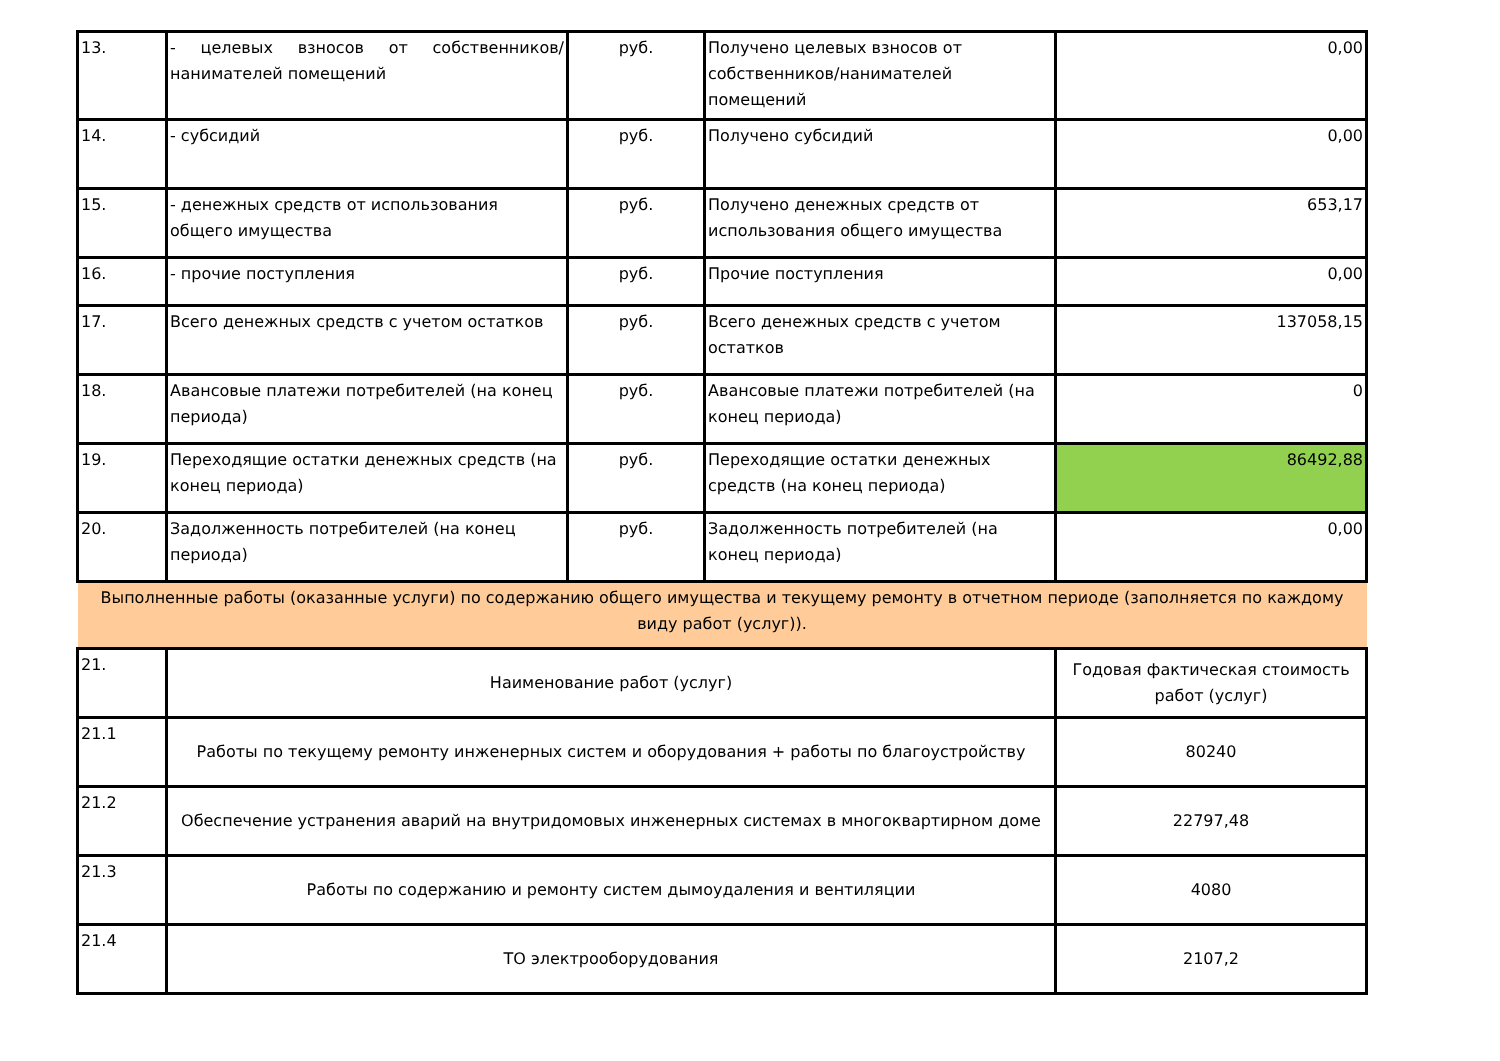| 13. | - целевых взносов от собственников/ нанимателей помещений | руб. | Получено целевых взносов от собственников/нанимателей помещений | 0,00 |
| 14. | - субсидий | руб. | Получено субсидий | 0,00 |
| 15. | - денежных средств от использования общего имущества | руб. | Получено денежных средств от использования общего имущества | 653,17 |
| 16. | - прочие поступления | руб. | Прочие поступления | 0,00 |
| 17. | Всего денежных средств с учетом остатков | руб. | Всего денежных средств с учетом остатков | 137058,15 |
| 18. | Авансовые платежи потребителей (на конец периода) | руб. | Авансовые платежи потребителей (на конец периода) | 0 |
| 19. | Переходящие остатки денежных средств (на конец периода) | руб. | Переходящие остатки денежных средств (на конец периода) | 86492,88 |
| 20. | Задолженность потребителей (на конец периода) | руб. | Задолженность потребителей (на конец периода) | 0,00 |
| Выполненные работы (оказанные услуги) по содержанию общего имущества и текущему ремонту в отчетном периоде (заполняется по каждому виду работ (услуг)). | | | | |
| 21. | Наименование работ (услуг) | | | Годовая фактическая стоимость работ (услуг) |
| 21.1 | Работы по текущему ремонту инженерных систем и оборудования + работы по благоустройству | | | 80240 |
| 21.2 | Обеспечение устранения аварий на внутридомовых инженерных системах в многоквартирном доме | | | 22797,48 |
| 21.3 | Работы по содержанию и ремонту систем дымоудаления и вентиляции | | | 4080 |
| 21.4 | ТО электрооборудования | | | 2107,2 |